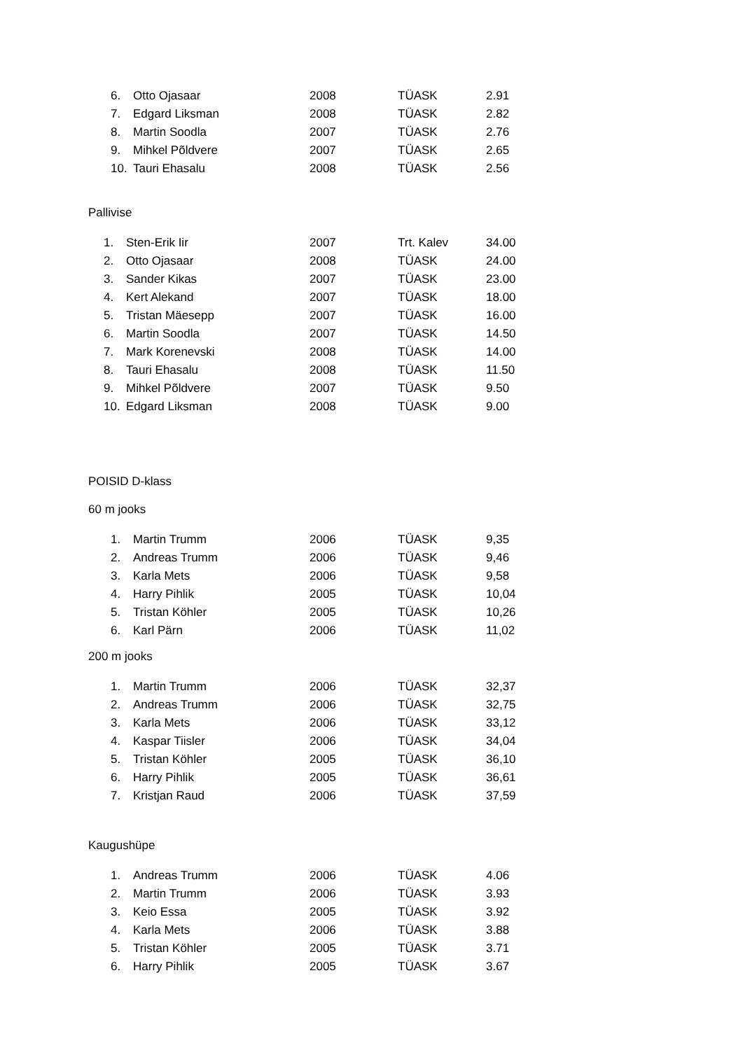| 6. | Otto Ojasaar | 2008 | TÜASK | 2.91 |
| 7. | Edgard Liksman | 2008 | TÜASK | 2.82 |
| 8. | Martin Soodla | 2007 | TÜASK | 2.76 |
| 9. | Mihkel Põldvere | 2007 | TÜASK | 2.65 |
| 10. | Tauri Ehasalu | 2008 | TÜASK | 2.56 |
Pallivise
| 1. | Sten-Erik Iir | 2007 | Trt. Kalev | 34.00 |
| 2. | Otto Ojasaar | 2008 | TÜASK | 24.00 |
| 3. | Sander Kikas | 2007 | TÜASK | 23.00 |
| 4. | Kert Alekand | 2007 | TÜASK | 18.00 |
| 5. | Tristan Mäesepp | 2007 | TÜASK | 16.00 |
| 6. | Martin Soodla | 2007 | TÜASK | 14.50 |
| 7. | Mark Korenevski | 2008 | TÜASK | 14.00 |
| 8. | Tauri Ehasalu | 2008 | TÜASK | 11.50 |
| 9. | Mihkel Põldvere | 2007 | TÜASK | 9.50 |
| 10. | Edgard Liksman | 2008 | TÜASK | 9.00 |
POISID D-klass
60 m jooks
| 1. | Martin Trumm | 2006 | TÜASK | 9,35 |
| 2. | Andreas Trumm | 2006 | TÜASK | 9,46 |
| 3. | Karla Mets | 2006 | TÜASK | 9,58 |
| 4. | Harry Pihlik | 2005 | TÜASK | 10,04 |
| 5. | Tristan Köhler | 2005 | TÜASK | 10,26 |
| 6. | Karl Pärn | 2006 | TÜASK | 11,02 |
200 m jooks
| 1. | Martin Trumm | 2006 | TÜASK | 32,37 |
| 2. | Andreas Trumm | 2006 | TÜASK | 32,75 |
| 3. | Karla Mets | 2006 | TÜASK | 33,12 |
| 4. | Kaspar Tiisler | 2006 | TÜASK | 34,04 |
| 5. | Tristan Köhler | 2005 | TÜASK | 36,10 |
| 6. | Harry Pihlik | 2005 | TÜASK | 36,61 |
| 7. | Kristjan Raud | 2006 | TÜASK | 37,59 |
Kaugushüpe
| 1. | Andreas Trumm | 2006 | TÜASK | 4.06 |
| 2. | Martin Trumm | 2006 | TÜASK | 3.93 |
| 3. | Keio Essa | 2005 | TÜASK | 3.92 |
| 4. | Karla Mets | 2006 | TÜASK | 3.88 |
| 5. | Tristan Köhler | 2005 | TÜASK | 3.71 |
| 6. | Harry Pihlik | 2005 | TÜASK | 3.67 |